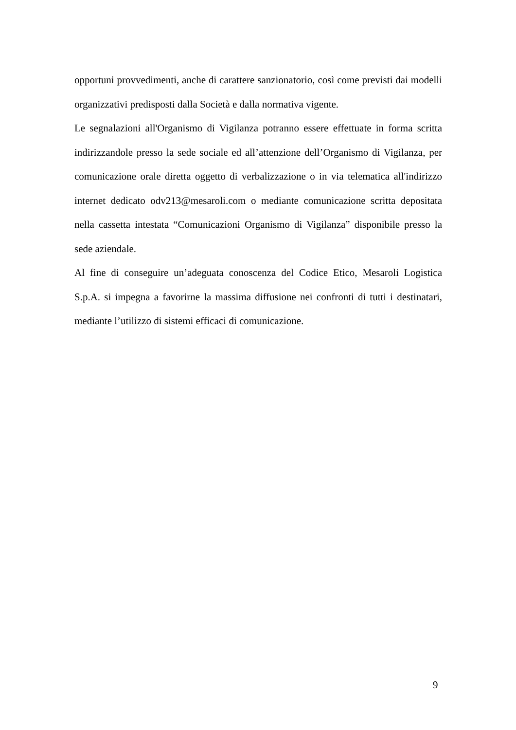opportuni provvedimenti, anche di carattere sanzionatorio, così come previsti dai modelli organizzativi predisposti dalla Società e dalla normativa vigente.
Le segnalazioni all'Organismo di Vigilanza potranno essere effettuate in forma scritta indirizzandole presso la sede sociale ed all’attenzione dell’Organismo di Vigilanza, per comunicazione orale diretta oggetto di verbalizzazione o in via telematica all'indirizzo internet dedicato odv213@mesaroli.com o mediante comunicazione scritta depositata nella cassetta intestata “Comunicazioni Organismo di Vigilanza” disponibile presso la sede aziendale.
Al fine di conseguire un’adeguata conoscenza del Codice Etico, Mesaroli Logistica S.p.A. si impegna a favorirne la massima diffusione nei confronti di tutti i destinatari, mediante l’utilizzo di sistemi efficaci di comunicazione.
9